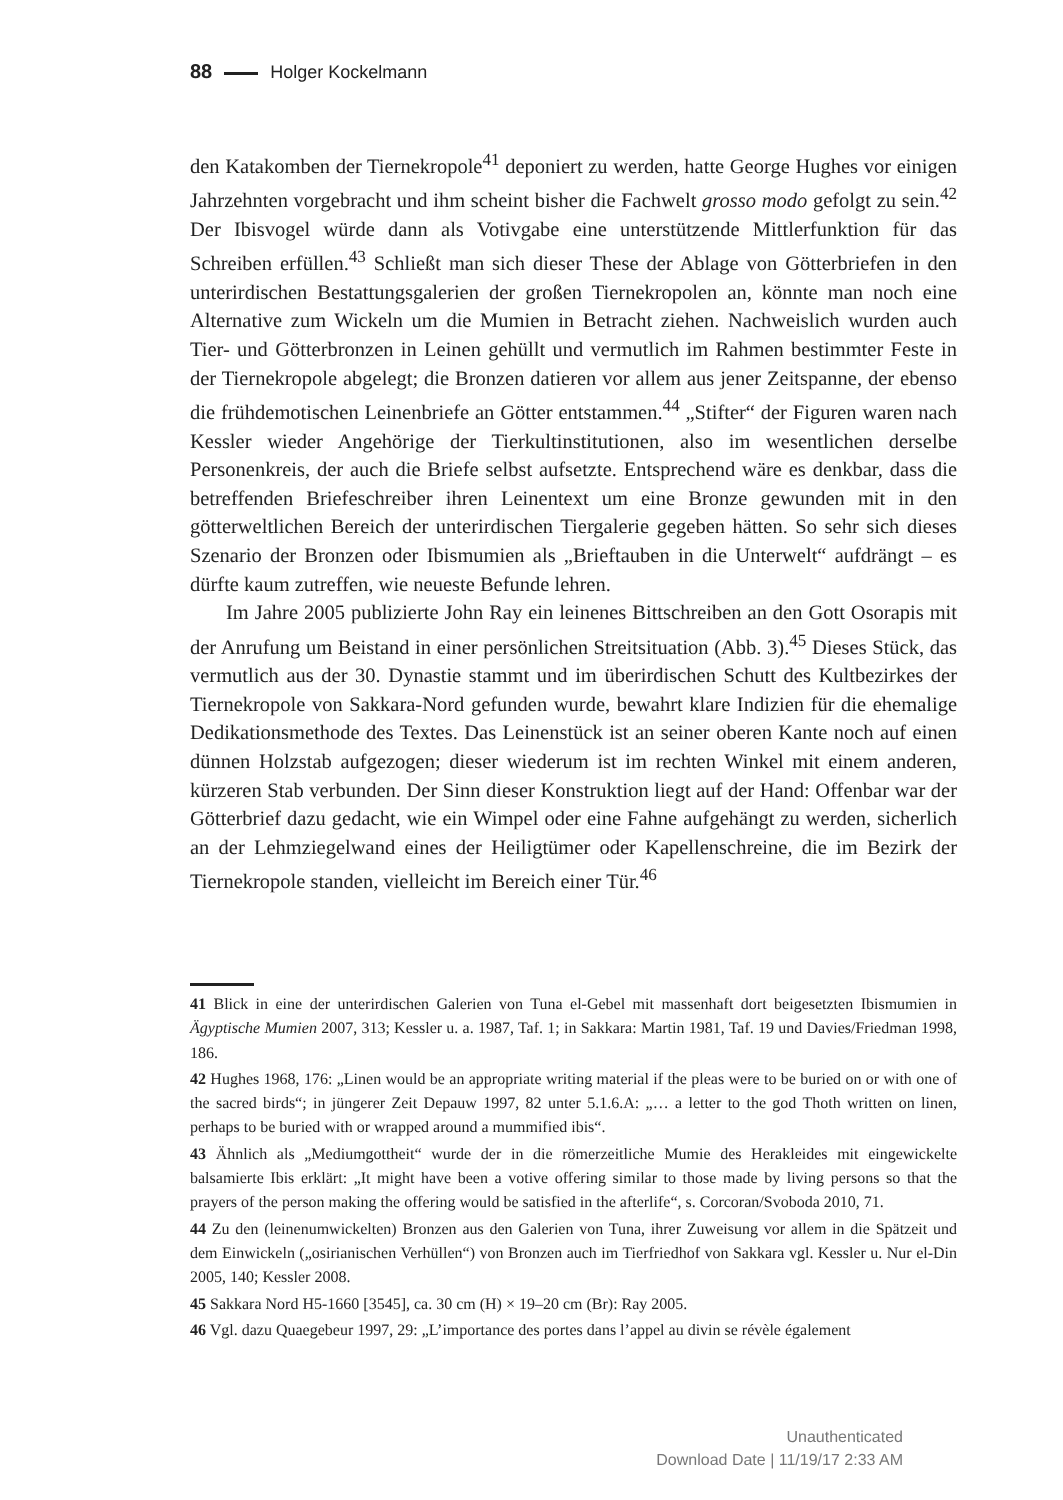88 Holger Kockelmann
den Katakomben der Tiernekropole<sup>41</sup> deponiert zu werden, hatte George Hughes vor einigen Jahrzehnten vorgebracht und ihm scheint bisher die Fachwelt grosso modo gefolgt zu sein.<sup>42</sup> Der Ibisvogel würde dann als Votivgabe eine unterstützende Mittlerfunktion für das Schreiben erfüllen.<sup>43</sup> Schließt man sich dieser These der Ablage von Götterbriefen in den unterirdischen Bestattungsgalerien der großen Tiernekropolen an, könnte man noch eine Alternative zum Wickeln um die Mumien in Betracht ziehen. Nachweislich wurden auch Tier- und Götterbronzen in Leinen gehüllt und vermutlich im Rahmen bestimmter Feste in der Tiernekropole abgelegt; die Bronzen datieren vor allem aus jener Zeitspanne, der ebenso die frühdemotischen Leinenbriefe an Götter entstammen.<sup>44</sup> „Stifter“ der Figuren waren nach Kessler wieder Angehörige der Tierkultinstitutionen, also im wesentlichen derselbe Personenkreis, der auch die Briefe selbst aufsetzte. Entsprechend wäre es denkbar, dass die betreffenden Briefeschreiber ihren Leinentext um eine Bronze gewunden mit in den götterweltlichen Bereich der unterirdischen Tiergalerie gegeben hätten. So sehr sich dieses Szenario der Bronzen oder Ibismumien als „Brieftauben in die Unterwelt“ aufdrängt – es dürfte kaum zutreffen, wie neueste Befunde lehren.
Im Jahre 2005 publizierte John Ray ein leinenes Bittschreiben an den Gott Osorapis mit der Anrufung um Beistand in einer persönlichen Streitsituation (Abb. 3).<sup>45</sup> Dieses Stück, das vermutlich aus der 30. Dynastie stammt und im überirdischen Schutt des Kultbezirkes der Tiernekropole von Sakkara-Nord gefunden wurde, bewahrt klare Indizien für die ehemalige Dedikationsmethode des Textes. Das Leinenstück ist an seiner oberen Kante noch auf einen dünnen Holzstab aufgezogen; dieser wiederum ist im rechten Winkel mit einem anderen, kürzeren Stab verbunden. Der Sinn dieser Konstruktion liegt auf der Hand: Offenbar war der Götterbrief dazu gedacht, wie ein Wimpel oder eine Fahne aufgehängt zu werden, sicherlich an der Lehmziegelwand eines der Heiligtümer oder Kapellenschreine, die im Bezirk der Tiernekropole standen, vielleicht im Bereich einer Tür.<sup>46</sup>
41 Blick in eine der unterirdischen Galerien von Tuna el-Gebel mit massenhaft dort beigesetzten Ibismumien in Ägyptische Mumien 2007, 313; Kessler u. a. 1987, Taf. 1; in Sakkara: Martin 1981, Taf. 19 und Davies/Friedman 1998, 186.
42 Hughes 1968, 176: „Linen would be an appropriate writing material if the pleas were to be buried on or with one of the sacred birds“; in jüngerer Zeit Depauw 1997, 82 unter 5.1.6.A: „… a letter to the god Thoth written on linen, perhaps to be buried with or wrapped around a mummified ibis“.
43 Ähnlich als „Mediumgottheit“ wurde der in die römerzeitliche Mumie des Herakleides mit eingewickelte balsamierte Ibis erklärt: „It might have been a votive offering similar to those made by living persons so that the prayers of the person making the offering would be satisfied in the afterlife“, s. Corcoran/Svoboda 2010, 71.
44 Zu den (leinenumwickelten) Bronzen aus den Galerien von Tuna, ihrer Zuweisung vor allem in die Spätzeit und dem Einwickeln („osirianischen Verhüllen“) von Bronzen auch im Tierfriedhof von Sakkara vgl. Kessler u. Nur el-Din 2005, 140; Kessler 2008.
45 Sakkara Nord H5-1660 [3545], ca. 30 cm (H) × 19–20 cm (Br): Ray 2005.
46 Vgl. dazu Quaegebeur 1997, 29: „L’importance des portes dans l’appel au divin se révèle également
Unauthenticated
Download Date | 11/19/17 2:33 AM